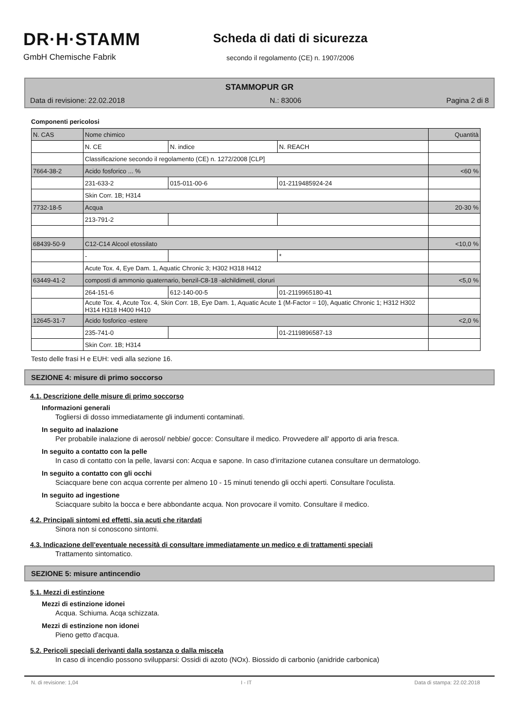DR·H·STAMM
GmbH Chemische Fabrik
Scheda di dati di sicurezza
secondo il regolamento (CE) n. 1907/2006
STAMMOPUR GR
Data di revisione: 22.02.2018 N.: 83006 Pagina 2 di 8
Componenti pericolosi
| N. CAS | Nome chimico | | | Quantità |
| | N. CE | N. indice | N. REACH | |
| | Classificazione secondo il regolamento (CE) n. 1272/2008 [CLP] | | | |
| 7664-38-2 | Acido fosforico ... % | | | <60 % |
| | 231-633-2 | 015-011-00-6 | 01-2119485924-24 | |
| | Skin Corr. 1B; H314 | | | |
| 7732-18-5 | Acqua | | | 20-30 % |
| | 213-791-2 | | | |
| 68439-50-9 | C12-C14 Alcool etossilato | | | <10,0 % |
| | - | | * | |
| | Acute Tox. 4, Eye Dam. 1, Aquatic Chronic 3; H302 H318 H412 | | | |
| 63449-41-2 | composti di ammonio quaternario, benzil-C8-18 -alchildimetil, cloruri | | | <5,0 % |
| | 264-151-6 | 612-140-00-5 | 01-2119965180-41 | |
| | Acute Tox. 4, Acute Tox. 4, Skin Corr. 1B, Eye Dam. 1, Aquatic Acute 1 (M-Factor = 10), Aquatic Chronic 1; H312 H302 H314 H318 H400 H410 | | | |
| 12645-31-7 | Acido fosforico -estere | | | <2,0 % |
| | 235-741-0 | | 01-2119896587-13 | |
| | Skin Corr. 1B; H314 | | | |
Testo delle frasi H e EUH: vedi alla sezione 16.
SEZIONE 4: misure di primo soccorso
4.1. Descrizione delle misure di primo soccorso
Informazioni generali
Togliersi di dosso immediatamente gli indumenti contaminati.
In seguito ad inalazione
Per probabile inalazione di aerosol/ nebbie/ gocce: Consultare il medico. Provvedere all' apporto di aria fresca.
In seguito a contatto con la pelle
In caso di contatto con la pelle, lavarsi con: Acqua e sapone. In caso d'irritazione cutanea consultare un dermatologo.
In seguito a contatto con gli occhi
Sciacquare bene con acqua corrente per almeno 10 - 15 minuti tenendo gli occhi aperti. Consultare l'oculista.
In seguito ad ingestione
Sciacquare subito la bocca e bere abbondante acqua. Non provocare il vomito. Consultare il medico.
4.2. Principali sintomi ed effetti, sia acuti che ritardati
Sinora non si conoscono sintomi.
4.3. Indicazione dell'eventuale necessità di consultare immediatamente un medico e di trattamenti speciali
Trattamento sintomatico.
SEZIONE 5: misure antincendio
5.1. Mezzi di estinzione
Mezzi di estinzione idonei
Acqua. Schiuma. Acqa schizzata.
Mezzi di estinzione non idonei
Pieno getto d'acqua.
5.2. Pericoli speciali derivanti dalla sostanza o dalla miscela
In caso di incendio possono svilupparsi: Ossidi di azoto (NOx). Biossido di carbonio (anidride carbonica)
N. di revisione: 1,04 I - IT Data di stampa: 22.02.2018